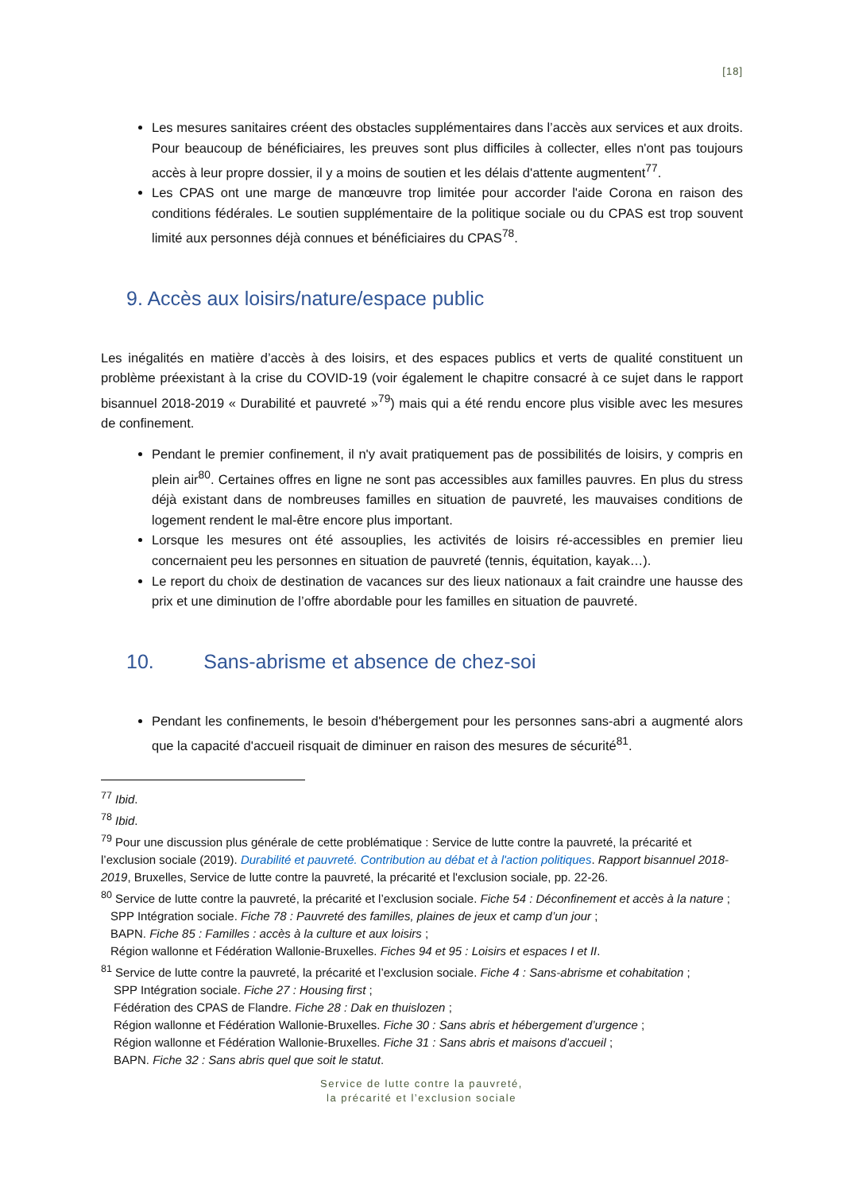[18]
Les mesures sanitaires créent des obstacles supplémentaires dans l’accès aux services et aux droits. Pour beaucoup de bénéficiaires, les preuves sont plus difficiles à collecter, elles n'ont pas toujours accès à leur propre dossier, il y a moins de soutien et les délais d'attente augmentent<sup>77</sup>.
Les CPAS ont une marge de manœuvre trop limitée pour accorder l'aide Corona en raison des conditions fédérales. Le soutien supplémentaire de la politique sociale ou du CPAS est trop souvent limité aux personnes déjà connues et bénéficiaires du CPAS<sup>78</sup>.
9. Accès aux loisirs/nature/espace public
Les inégalités en matière d’accès à des loisirs, et des espaces publics et verts de qualité constituent un problème préexistant à la crise du COVID-19 (voir également le chapitre consacré à ce sujet dans le rapport bisannuel 2018-2019 « Durabilité et pauvreté »<sup>79</sup>) mais qui a été rendu encore plus visible avec les mesures de confinement.
Pendant le premier confinement, il n'y avait pratiquement pas de possibilités de loisirs, y compris en plein air<sup>80</sup>. Certaines offres en ligne ne sont pas accessibles aux familles pauvres. En plus du stress déjà existant dans de nombreuses familles en situation de pauvreté, les mauvaises conditions de logement rendent le mal-être encore plus important.
Lorsque les mesures ont été assouplies, les activités de loisirs ré-accessibles en premier lieu concernaient peu les personnes en situation de pauvreté (tennis, équitation, kayak…).
Le report du choix de destination de vacances sur des lieux nationaux a fait craindre une hausse des prix et une diminution de l’offre abordable pour les familles en situation de pauvreté.
10. Sans-abrisme et absence de chez-soi
Pendant les confinements, le besoin d'hébergement pour les personnes sans-abri a augmenté alors que la capacité d'accueil risquait de diminuer en raison des mesures de sécurité<sup>81</sup>.
<sup>77</sup> Ibid.
<sup>78</sup> Ibid.
<sup>79</sup> Pour une discussion plus générale de cette problématique : Service de lutte contre la pauvreté, la précarité et l’exclusion sociale (2019). Durabilité et pauvreté. Contribution au débat et à l'action politiques. Rapport bisannuel 2018-2019, Bruxelles, Service de lutte contre la pauvreté, la précarité et l'exclusion sociale, pp. 22-26.
<sup>80</sup> Service de lutte contre la pauvreté, la précarité et l’exclusion sociale. Fiche 54 : Déconfinement et accès à la nature ;
SPP Intégration sociale. Fiche 78 : Pauvreté des familles, plaines de jeux et camp d’un jour ;
BAPN. Fiche 85 : Familles : accès à la culture et aux loisirs ;
Région wallonne et Fédération Wallonie-Bruxelles. Fiches 94 et 95 : Loisirs et espaces I et II.
<sup>81</sup> Service de lutte contre la pauvreté, la précarité et l’exclusion sociale. Fiche 4 : Sans-abrisme et cohabitation ;
SPP Intégration sociale. Fiche 27 : Housing first ;
Fédération des CPAS de Flandre. Fiche 28 : Dak en thuislozen ;
Région wallonne et Fédération Wallonie-Bruxelles. Fiche 30 : Sans abris et hébergement d’urgence ;
Région wallonne et Fédération Wallonie-Bruxelles. Fiche 31 : Sans abris et maisons d’accueil ;
BAPN. Fiche 32 : Sans abris quel que soit le statut.
Service de lutte contre la pauvreté,
la précarité et l’exclusion sociale